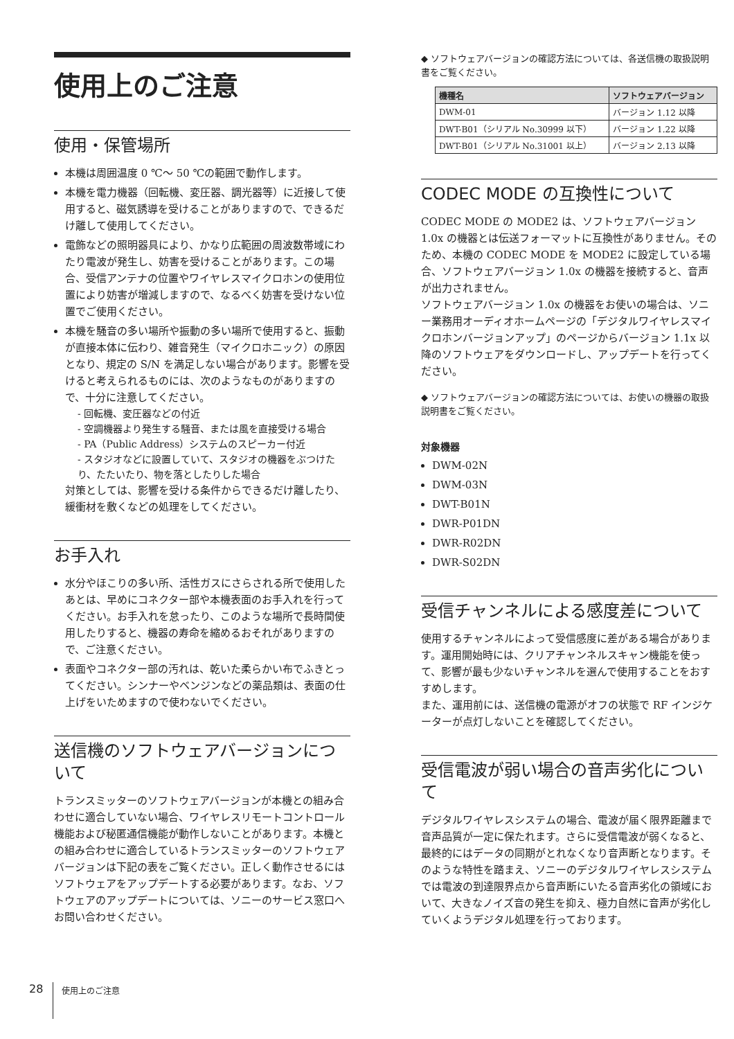使用上のご注意
使用・保管場所
本機は周囲温度 0 ℃～ 50 ℃の範囲で動作します。
本機を電力機器（回転機、変圧器、調光器等）に近接して使用すると、磁気誘導を受けることがありますので、できるだけ離して使用してください。
電飾などの照明器具により、かなり広範囲の周波数帯域にわたり電波が発生し、妨害を受けることがあります。この場合、受信アンテナの位置やワイヤレスマイクロホンの使用位置により妨害が増減しますので、なるべく妨害を受けない位置でご使用ください。
本機を騒音の多い場所や振動の多い場所で使用すると、振動が直接本体に伝わり、雑音発生（マイクロホニック）の原因となり、規定の S/N を満足しない場合があります。影響を受けると考えられるものには、次のようなものがありますので、十分に注意してください。
- 回転機、変圧器などの付近
- 空調機器より発生する騒音、または風を直接受ける場合
- PA（Public Address）システムのスピーカー付近
- スタジオなどに設置していて、スタジオの機器をぶつけたり、たたいたり、物を落としたりした場合
対策としては、影響を受ける条件からできるだけ離したり、緩衝材を敷くなどの処理をしてください。
お手入れ
水分やほこりの多い所、活性ガスにさらされる所で使用したあとは、早めにコネクター部や本機表面のお手入れを行ってください。お手入れを怠ったり、このような場所で長時間使用したりすると、機器の寿命を縮めるおそれがありますので、ご注意ください。
表面やコネクター部の汚れは、乾いた柔らかい布でふきとってください。シンナーやベンジンなどの薬品類は、表面の仕上げをいためますので使わないでください。
送信機のソフトウェアバージョンについて
トランスミッターのソフトウェアバージョンが本機との組み合わせに適合していない場合、ワイヤレスリモートコントロール機能および秘匿通信機能が動作しないことがあります。本機との組み合わせに適合しているトランスミッターのソフトウェアバージョンは下記の表をご覧ください。正しく動作させるにはソフトウェアをアップデートする必要があります。なお、ソフトウェアのアップデートについては、ソニーのサービス窓口へお問い合わせください。
◆ ソフトウェアバージョンの確認方法については、各送信機の取扱説明書をご覧ください。
| 機種名 | ソフトウェアバージョン |
| --- | --- |
| DWM-01 | バージョン 1.12 以降 |
| DWT-B01（シリアル No.30999 以下） | バージョン 1.22 以降 |
| DWT-B01（シリアル No.31001 以上） | バージョン 2.13 以降 |
CODEC MODE の互換性について
CODEC MODE の MODE2 は、ソフトウェアバージョン 1.0x の機器とは伝送フォーマットに互換性がありません。そのため、本機の CODEC MODE を MODE2 に設定している場合、ソフトウェアバージョン 1.0x の機器を接続すると、音声が出力されません。
ソフトウェアバージョン 1.0x の機器をお使いの場合は、ソニー業務用オーディオホームページの「デジタルワイヤレスマイクロホンバージョンアップ」のページからバージョン 1.1x 以降のソフトウェアをダウンロードし、アップデートを行ってください。
◆ ソフトウェアバージョンの確認方法については、お使いの機器の取扱説明書をご覧ください。
対象機器
DWM-02N
DWM-03N
DWT-B01N
DWR-P01DN
DWR-R02DN
DWR-S02DN
受信チャンネルによる感度差について
使用するチャンネルによって受信感度に差がある場合があります。運用開始時には、クリアチャンネルスキャン機能を使って、影響が最も少ないチャンネルを選んで使用することをおすすめします。
また、運用前には、送信機の電源がオフの状態で RF インジケーターが点灯しないことを確認してください。
受信電波が弱い場合の音声劣化について
デジタルワイヤレスシステムの場合、電波が届く限界距離まで音声品質が一定に保たれます。さらに受信電波が弱くなると、最終的にはデータの同期がとれなくなり音声断となります。そのような特性を踏まえ、ソニーのデジタルワイヤレスシステムでは電波の到達限界点から音声断にいたる音声劣化の領域において、大きなノイズ音の発生を抑え、極力自然に音声が劣化していくようデジタル処理を行っております。
28 使用上のご注意